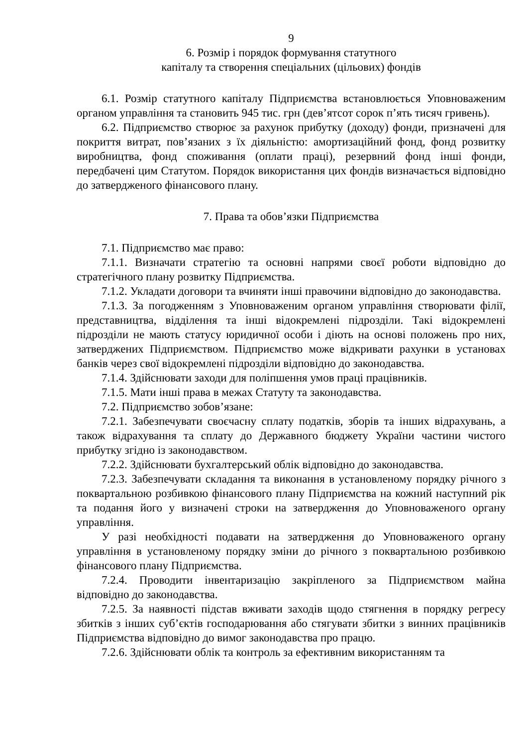9
6. Розмір і порядок формування статутного
капіталу та створення спеціальних (цільових) фондів
6.1. Розмір статутного капіталу Підприємства встановлюється Уповноваженим органом управління та становить 945 тис. грн (дев’ятсот сорок п’ять тисяч гривень).
6.2. Підприємство створює за рахунок прибутку (доходу) фонди, призначені для покриття витрат, пов’язаних з їх діяльністю: амортизаційний фонд, фонд розвитку виробництва, фонд споживання (оплати праці), резервний фонд інші фонди, передбачені цим Статутом. Порядок використання цих фондів визначається відповідно до затвердженого фінансового плану.
7. Права та обов’язки Підприємства
7.1. Підприємство має право:
7.1.1. Визначати стратегію та основні напрями своєї роботи відповідно до стратегічного плану розвитку Підприємства.
7.1.2. Укладати договори та вчиняти інші правочини відповідно до законодавства.
7.1.3. За погодженням з Уповноваженим органом управління створювати філії, представництва, відділення та інші відокремлені підрозділи. Такі відокремлені підрозділи не мають статусу юридичної особи і діють на основі положень про них, затверджених Підприємством. Підприємство може відкривати рахунки в установах банків через свої відокремлені підрозділи відповідно до законодавства.
7.1.4. Здійснювати заходи для поліпшення умов праці працівників.
7.1.5. Мати інші права в межах Статуту та законодавства.
7.2. Підприємство зобов’язане:
7.2.1. Забезпечувати своєчасну сплату податків, зборів та інших відрахувань, а також відрахування та сплату до Державного бюджету України частини чистого прибутку згідно із законодавством.
7.2.2. Здійснювати бухгалтерський облік відповідно до законодавства.
7.2.3. Забезпечувати складання та виконання в установленому порядку річного з поквартальною розбивкою фінансового плану Підприємства на кожний наступний рік та подання його у визначені строки на затвердження до Уповноваженого органу управління.
У разі необхідності подавати на затвердження до Уповноваженого органу управління в установленому порядку зміни до річного з поквартальною розбивкою фінансового плану Підприємства.
7.2.4. Проводити інвентаризацію закріпленого за Підприємством майна відповідно до законодавства.
7.2.5. За наявності підстав вживати заходів щодо стягнення в порядку регресу збитків з інших суб’єктів господарювання або стягувати збитки з винних працівників Підприємства відповідно до вимог законодавства про працю.
7.2.6. Здійснювати облік та контроль за ефективним використанням та